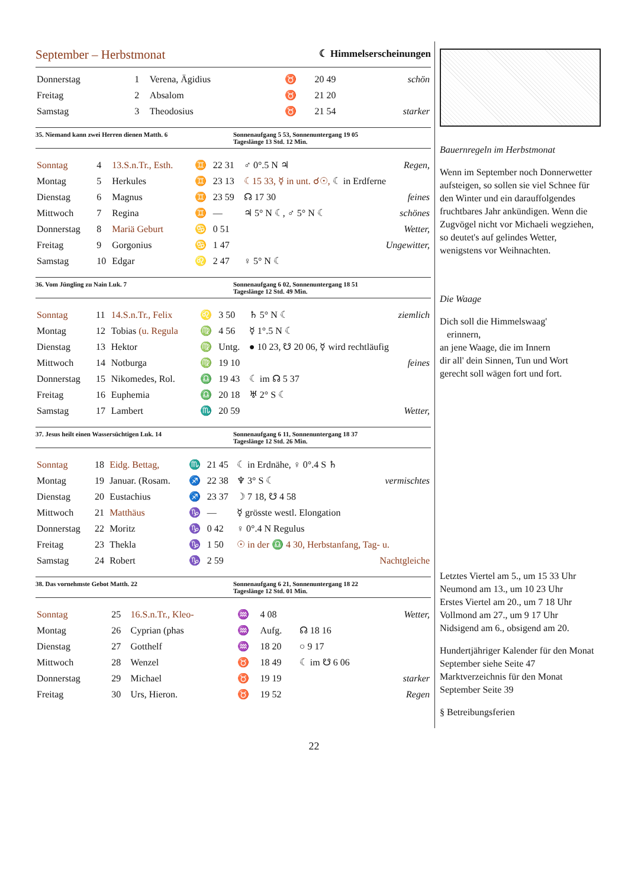September – Herbstmonat ☾ Himmelserscheinungen
| Donnerstag | 1 | Verena, Ägidius | ♉ | 20 49 | | schön |
| Freitag | 2 | Absalom | ♉ | 21 20 | | |
| Samstag | 3 | Theodosius | ♉ | 21 54 | | starker |
35. Niemand kann zwei Herren dienen Matth. 6
Sonnenaufgang 5 53, Sonnenuntergang 19 05
Tageslänge 13 Std. 12 Min.
| Sonntag | 4 | 13.S.n.Tr., Esth. | ♊ | 22 31 | ♂ 0°.5 N ♃ | Regen, |
| Montag | 5 | Herkules | ♊ | 23 13 | ☾15 33, ☿ in unt. ☌☉, ☾ in Erdferne | |
| Dienstag | 6 | Magnus | ♊ | 23 59 | ☊ 17 30 | feines |
| Mittwoch | 7 | Regina | ♊ | — | ♃ 5° N ☾, ♂ 5° N ☾ | schönes |
| Donnerstag | 8 | Mariä Geburt | ♋ | 0 51 | | Wetter, |
| Freitag | 9 | Gorgonius | ♋ | 1 47 | | Ungewitter, |
| Samstag | 10 | Edgar | ♌ | 2 47 | ♀ 5° N ☾ | |
36. Vom Jüngling zu Nain Luk. 7
Sonnenaufgang 6 02, Sonnenuntergang 18 51
Tageslänge 12 Std. 49 Min.
| Sonntag | 11 | 14.S.n.Tr., Felix | ♌ | 3 50 | ♄ 5° N ☾ | ziemlich |
| Montag | 12 | Tobias (u. Regula | ♍ | 4 56 | ☿ 1°.5 N ☾ | |
| Dienstag | 13 | Hektor | ♍ | Untg. | ● 10 23, ☋ 20 06, ☿ wird rechtläufig | |
| Mittwoch | 14 | Notburga | ♍ | 19 10 | | feines |
| Donnerstag | 15 | Nikomedes, Rol. | ♎ | 19 43 | ☾ im ☊ 5 37 | |
| Freitag | 16 | Euphemia | ♎ | 20 18 | ♅ 2° S ☾ | |
| Samstag | 17 | Lambert | ♏ | 20 59 | | Wetter, |
37. Jesus heilt einen Wassersüchtigen Luk. 14
Sonnenaufgang 6 11, Sonnenuntergang 18 37
Tageslänge 12 Std. 26 Min.
| Sonntag | 18 | Eidg. Bettag, | ♏ | 21 45 | ☾ in Erdnähe, ♀ 0°.4 S ♄ | |
| Montag | 19 | Januar. (Rosam. | ♐ | 22 38 | ♆ 3° S ☾ | vermischtes |
| Dienstag | 20 | Eustachius | ♐ | 23 37 | ☽ 7 18, ☋ 4 58 | |
| Mittwoch | 21 | Matthäus | ♑ | — | ☿ grösste westl. Elongation | |
| Donnerstag | 22 | Moritz | ♑ | 0 42 | ♀ 0°.4 N Regulus | |
| Freitag | 23 | Thekla | ♑ | 1 50 | ☉ in der ♎ 4 30, Herbstanfang, Tag- u. | |
| Samstag | 24 | Robert | ♑ | 2 59 | | Nachtgleiche |
38. Das vornehmste Gebot Matth. 22
Sonnenaufgang 6 21, Sonnenuntergang 18 22
Tageslänge 12 Std. 01 Min.
| Sonntag | 25 | 16.S.n.Tr., Kleo- | ♒ | 4 08 | | Wetter, |
| Montag | 26 | Cyprian (phas | ♒ | Aufg. | ☊ 18 16 | |
| Dienstag | 27 | Gotthelf | ♒ | 18 20 | ○ 9 17 | |
| Mittwoch | 28 | Wenzel | ♉ | 18 49 | ☾ im ☋ 6 06 | |
| Donnerstag | 29 | Michael | ♉ | 19 19 | | starker |
| Freitag | 30 | Urs, Hieron. | ♉ | 19 52 | | Regen |
Bauernregeln im Herbstmonat
Wenn im September noch Donnerwetter aufsteigen, so sollen sie viel Schnee für den Winter und ein darauffolgendes fruchtbares Jahr ankündigen. Wenn die Zugvögel nicht vor Michaeli wegziehen, so deutet's auf gelindes Wetter, wenigstens vor Weihnachten.
Die Waage
Dich soll die Himmelswaag'
erinnern,
an jene Waage, die im Innern
dir all' dein Sinnen, Tun und Wort
gerecht soll wägen fort und fort.
Letztes Viertel am 5., um 15 33 Uhr
Neumond am 13., um 10 23 Uhr
Erstes Viertel am 20., um 7 18 Uhr
Vollmond am 27., um 9 17 Uhr
Nidsigend am 6., obsigend am 20.
Hundertjähriger Kalender für den Monat September siehe Seite 47
Marktverzeichnis für den Monat September Seite 39
§ Betreibungsferien
22